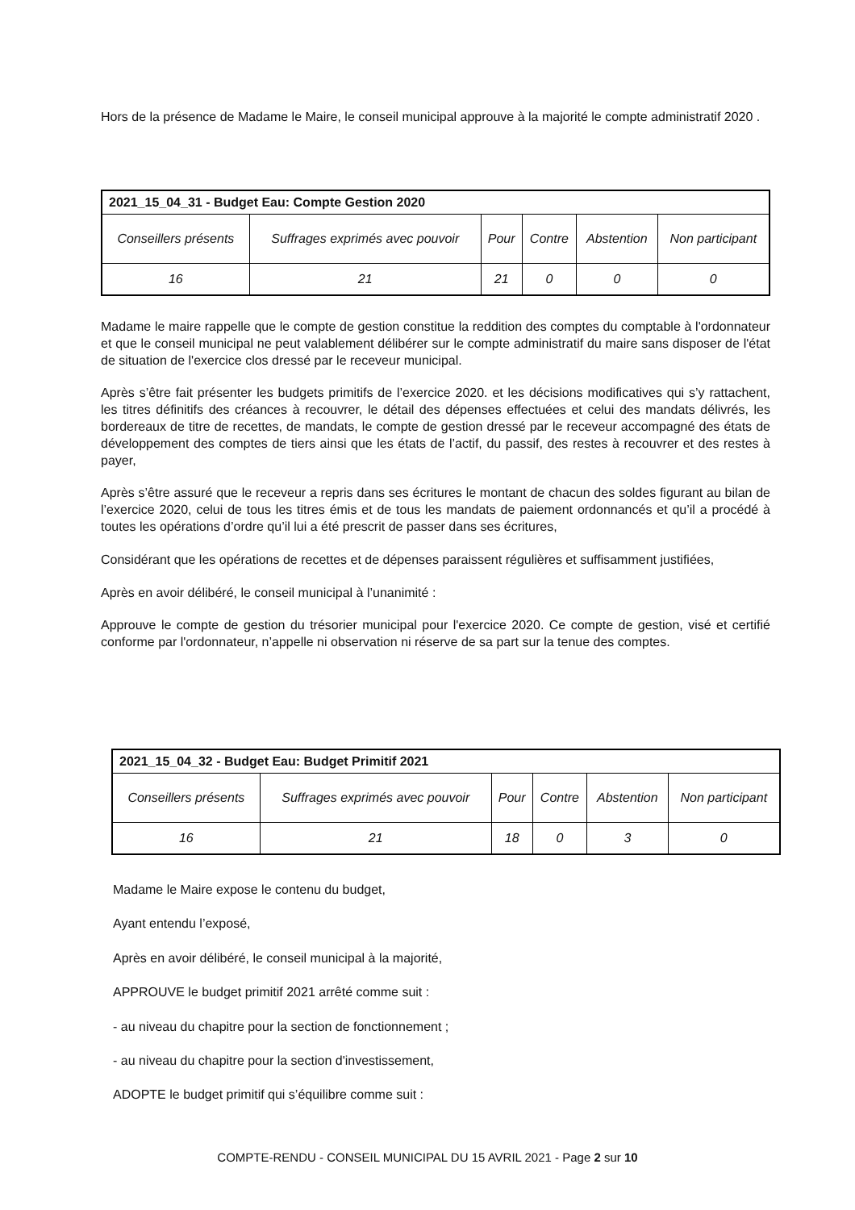Hors de la présence de Madame le Maire, le conseil municipal approuve à la majorité le compte administratif 2020 .
| 2021_15_04_31 - Budget Eau: Compte Gestion 2020 | | | | | |
| --- | --- | --- | --- | --- | --- |
| Conseillers présents | Suffrages exprimés avec pouvoir | Pour | Contre | Abstention | Non participant |
| 16 | 21 | 21 | 0 | 0 | 0 |
Madame le maire rappelle que le compte de gestion constitue la reddition des comptes du comptable à l'ordonnateur et que le conseil municipal ne peut valablement délibérer sur le compte administratif du maire sans disposer de l'état de situation de l'exercice clos dressé par le receveur municipal.
Après s’être fait présenter les budgets primitifs de l’exercice 2020. et les décisions modificatives qui s’y rattachent, les titres définitifs des créances à recouvrer, le détail des dépenses effectuées et celui des mandats délivrés, les bordereaux de titre de recettes, de mandats, le compte de gestion dressé par le receveur accompagné des états de développement des comptes de tiers ainsi que les états de l’actif, du passif, des restes à recouvrer et des restes à payer,
Après s’être assuré que le receveur a repris dans ses écritures le montant de chacun des soldes figurant au bilan de l’exercice 2020, celui de tous les titres émis et de tous les mandats de paiement ordonnancés et qu’il a procédé à toutes les opérations d’ordre qu’il lui a été prescrit de passer dans ses écritures,
Considérant que les opérations de recettes et de dépenses paraissent régulières et suffisamment justifiées,
Après en avoir délibéré, le conseil municipal à l’unanimité :
Approuve le compte de gestion du trésorier municipal pour l'exercice 2020. Ce compte de gestion, visé et certifié conforme par l'ordonnateur, n’appelle ni observation ni réserve de sa part sur la tenue des comptes.
| 2021_15_04_32 - Budget Eau: Budget Primitif 2021 | | | | | |
| --- | --- | --- | --- | --- | --- |
| Conseillers présents | Suffrages exprimés avec pouvoir | Pour | Contre | Abstention | Non participant |
| 16 | 21 | 18 | 0 | 3 | 0 |
Madame le Maire expose le contenu du budget,
Ayant entendu l’exposé,
Après en avoir délibéré, le conseil municipal à la majorité,
APPROUVE le budget primitif 2021 arrêté comme suit :
- au niveau du chapitre pour la section de fonctionnement ;
- au niveau du chapitre pour la section d'investissement,
ADOPTE le budget primitif qui s’équilibre comme suit :
COMPTE-RENDU - CONSEIL MUNICIPAL DU 15 AVRIL 2021 - Page 2 sur 10